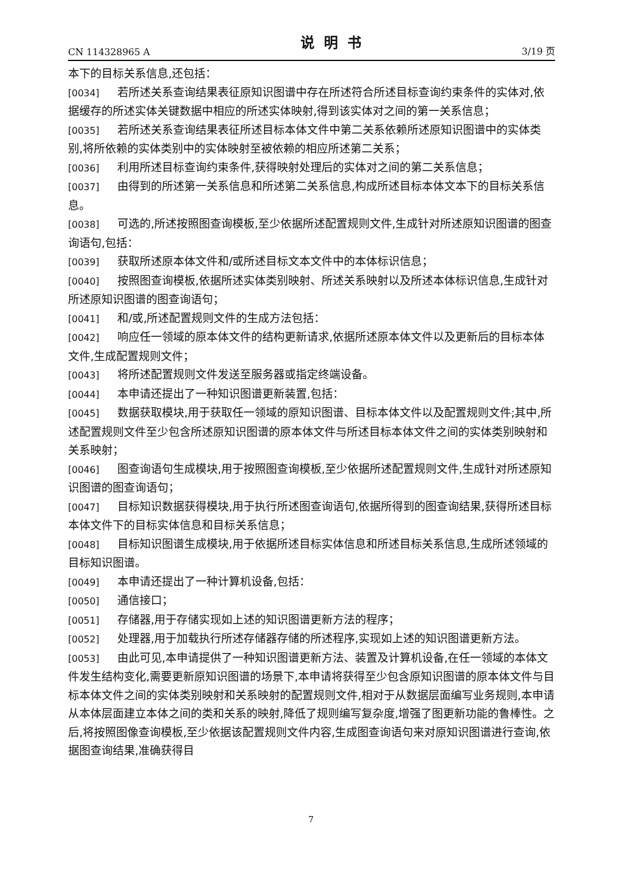CN 114328965 A 说明书 3/19 页
本下的目标关系信息,还包括：
[0034] 若所述关系查询结果表征原知识图谱中存在所述符合所述目标查询约束条件的实体对,依据缓存的所述实体关键数据中相应的所述实体映射,得到该实体对之间的第一关系信息；
[0035] 若所述关系查询结果表征所述目标本体文件中第二关系依赖所述原知识图谱中的实体类别,将所依赖的实体类别中的实体映射至被依赖的相应所述第二关系；
[0036] 利用所述目标查询约束条件,获得映射处理后的实体对之间的第二关系信息；
[0037] 由得到的所述第一关系信息和所述第二关系信息,构成所述目标本体文本下的目标关系信息。
[0038] 可选的,所述按照图查询模板,至少依据所述配置规则文件,生成针对所述原知识图谱的图查询语句,包括：
[0039] 获取所述原本体文件和/或所述目标文本文件中的本体标识信息；
[0040] 按照图查询模板,依据所述实体类别映射、所述关系映射以及所述本体标识信息,生成针对所述原知识图谱的图查询语句；
[0041] 和/或,所述配置规则文件的生成方法包括：
[0042] 响应任一领域的原本体文件的结构更新请求,依据所述原本体文件以及更新后的目标本体文件,生成配置规则文件；
[0043] 将所述配置规则文件发送至服务器或指定终端设备。
[0044] 本申请还提出了一种知识图谱更新装置,包括：
[0045] 数据获取模块,用于获取任一领域的原知识图谱、目标本体文件以及配置规则文件;其中,所述配置规则文件至少包含所述原知识图谱的原本体文件与所述目标本体文件之间的实体类别映射和关系映射；
[0046] 图查询语句生成模块,用于按照图查询模板,至少依据所述配置规则文件,生成针对所述原知识图谱的图查询语句；
[0047] 目标知识数据获得模块,用于执行所述图查询语句,依据所得到的图查询结果,获得所述目标本体文件下的目标实体信息和目标关系信息；
[0048] 目标知识图谱生成模块,用于依据所述目标实体信息和所述目标关系信息,生成所述领域的目标知识图谱。
[0049] 本申请还提出了一种计算机设备,包括：
[0050] 通信接口；
[0051] 存储器,用于存储实现如上述的知识图谱更新方法的程序；
[0052] 处理器,用于加载执行所述存储器存储的所述程序,实现如上述的知识图谱更新方法。
[0053] 由此可见,本申请提供了一种知识图谱更新方法、装置及计算机设备,在任一领域的本体文件发生结构变化,需要更新原知识图谱的场景下,本申请将获得至少包含原知识图谱的原本体文件与目标本体文件之间的实体类别映射和关系映射的配置规则文件,相对于从数据层面编写业务规则,本申请从本体层面建立本体之间的类和关系的映射,降低了规则编写复杂度,增强了图更新功能的鲁棒性。之后,将按照图像查询模板,至少依据该配置规则文件内容,生成图查询语句来对原知识图谱进行查询,依据图查询结果,准确获得目
7